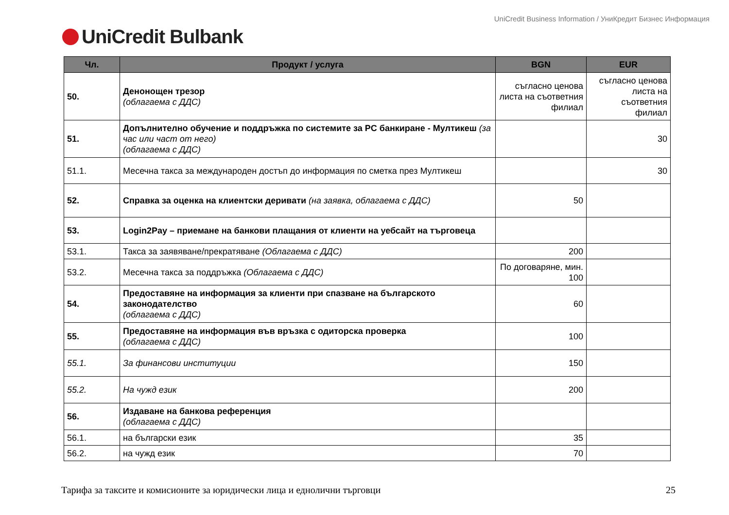UniCredit Business Information / УниКредит Бизнес Информация
UniCredit Bulbank
| Чл. | Продукт / услуга | BGN | EUR |
| --- | --- | --- | --- |
| 50. | Денонощен трезор (облагаема с ДДС) | съгласно ценова листа на съответния филиал | съгласно ценова листа на съответния филиал |
| 51. | Допълнително обучение и поддръжка по системите за PC банкиране - Мултикеш (за час или част от него) (облагаема с ДДС) | | 30 |
| 51.1. | Месечна такса за международен достъп до информация по сметка през Мултикеш | | 30 |
| 52. | Справка за оценка на клиентски деривати (на заявка, облагаема с ДДС) | 50 | |
| 53. | Login2Pay – приемане на банкови плащания от клиенти на уебсайт на търговеца | | |
| 53.1. | Такса за заявяване/прекратяване (Облагаема с ДДС) | 200 | |
| 53.2. | Месечна такса за поддръжка (Облагаема с ДДС) | По договаряне, мин. 100 | |
| 54. | Предоставяне на информация за клиенти при спазване на българското законодателство (облагаема с ДДС) | 60 | |
| 55. | Предоставяне на информация във връзка с одиторска проверка (облагаема с ДДС) | 100 | |
| 55.1. | За финансови институции | 150 | |
| 55.2. | На чужд език | 200 | |
| 56. | Издаване на банкова референция (облагаема с ДДС) | | |
| 56.1. | на български език | 35 | |
| 56.2. | на чужд език | 70 | |
Тарифа за таксите и комисионите за юридически лица и еднолични търговци 25